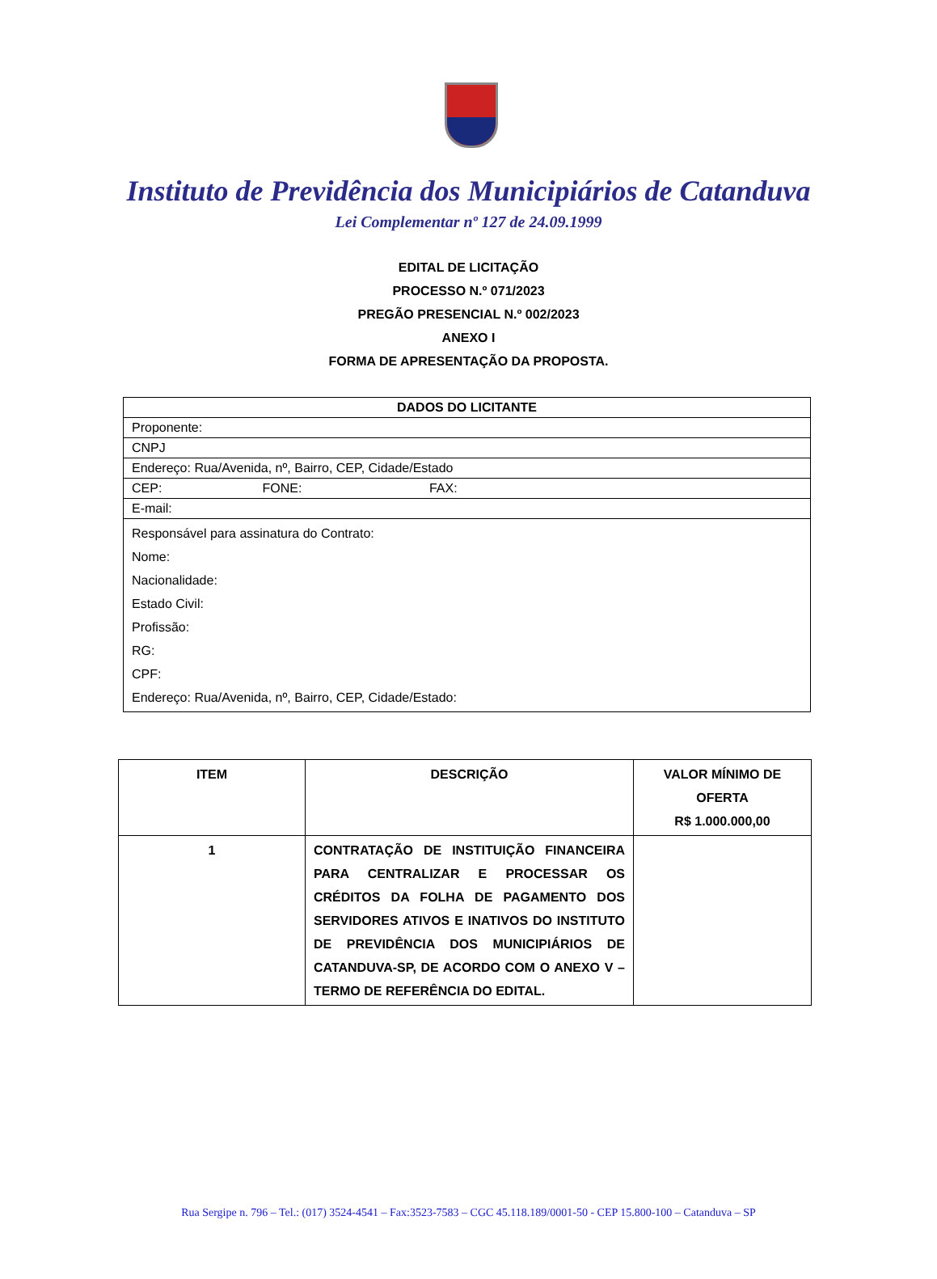Instituto de Previdência dos Municipiários de Catanduva
Lei Complementar nº 127 de 24.09.1999
EDITAL DE LICITAÇÃO
PROCESSO N.º 071/2023
PREGÃO PRESENCIAL N.º 002/2023
ANEXO I
FORMA DE APRESENTAÇÃO DA PROPOSTA.
| DADOS DO LICITANTE |
| --- |
| Proponente: |
| CNPJ |
| Endereço: Rua/Avenida, nº, Bairro, CEP, Cidade/Estado |
| CEP: FONE: FAX: |
| E-mail: |
| Responsável para assinatura do Contrato: Nome: Nacionalidade: Estado Civil: Profissão: RG: CPF: Endereço: Rua/Avenida, nº, Bairro, CEP, Cidade/Estado: |
| ITEM | DESCRIÇÃO | VALOR MÍNIMO DE OFERTA R$ 1.000.000,00 |
| --- | --- | --- |
| 1 | CONTRATAÇÃO DE INSTITUIÇÃO FINANCEIRA PARA CENTRALIZAR E PROCESSAR OS CRÉDITOS DA FOLHA DE PAGAMENTO DOS SERVIDORES ATIVOS E INATIVOS DO INSTITUTO DE PREVIDÊNCIA DOS MUNICIPIÁRIOS DE CATANDUVA-SP, DE ACORDO COM O ANEXO V – TERMO DE REFERÊNCIA DO EDITAL. | |
Rua Sergipe n. 796 – Tel.: (017) 3524-4541 – Fax:3523-7583 – CGC 45.118.189/0001-50 - CEP 15.800-100 – Catanduva – SP